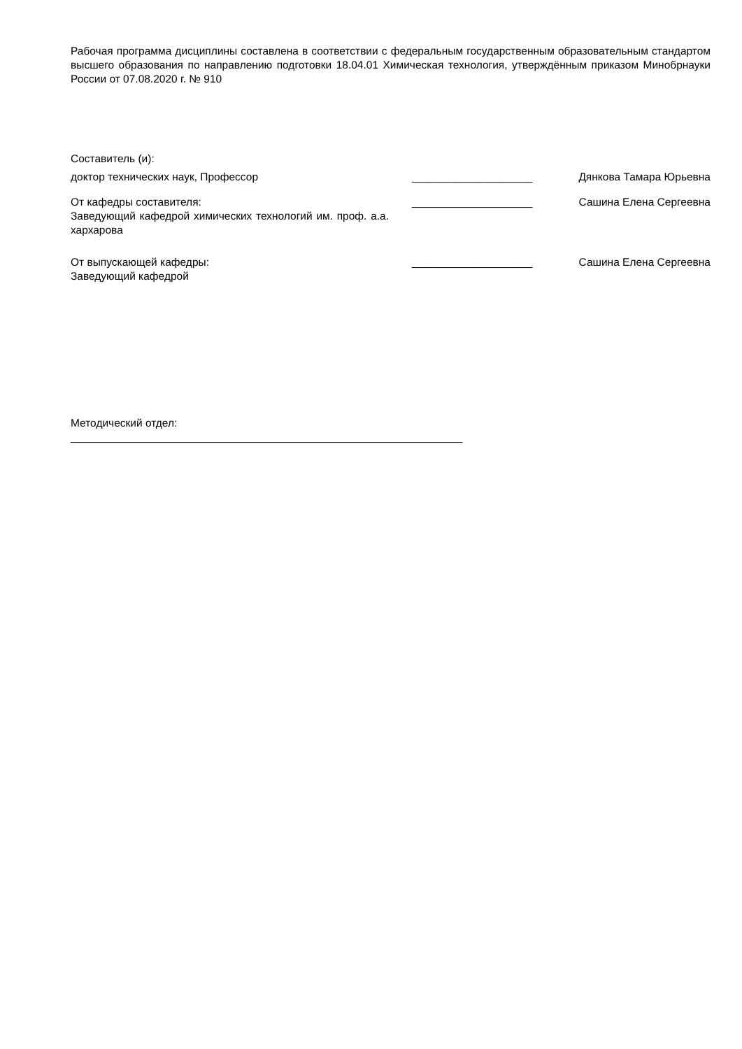Рабочая программа дисциплины составлена в соответствии с федеральным государственным образовательным стандартом высшего образования по направлению подготовки 18.04.01 Химическая технология, утверждённым приказом Минобрнауки России от 07.08.2020 г. № 910
Составитель (и):
доктор технических наук, Профессор ____________________ Дянкова Тамара Юрьевна
От кафедры составителя:
Заведующий кафедрой химических технологий им. проф. а.а. хархарова
____________________ Сашина Елена Сергеевна
От выпускающей кафедры:
Заведующий кафедрой
____________________ Сашина Елена Сергеевна
Методический отдел:
_________________________________________________________________